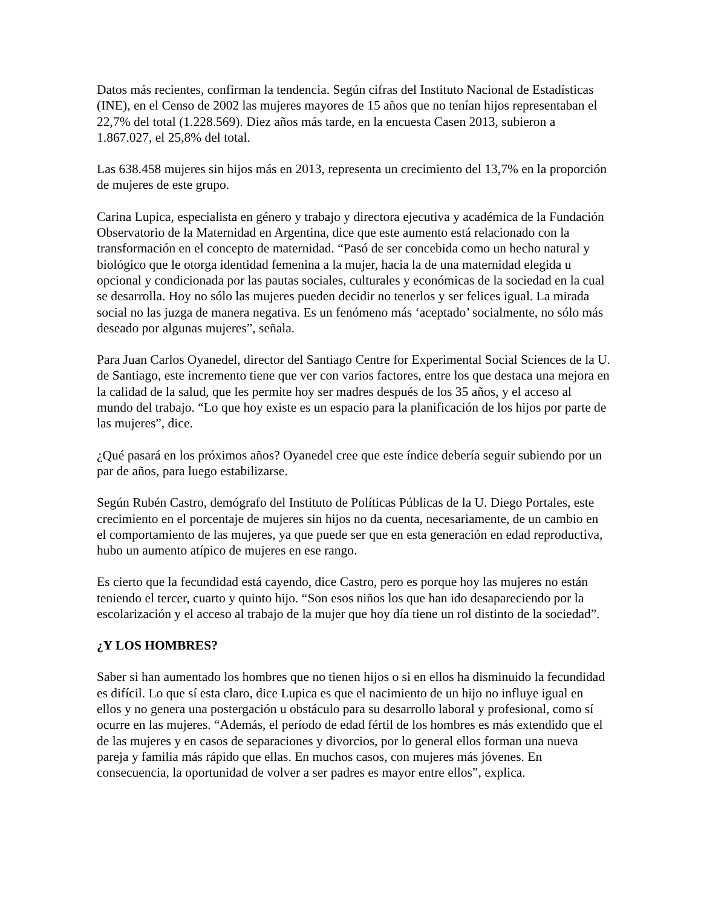Datos más recientes, confirman la tendencia. Según cifras del Instituto Nacional de Estadísticas (INE), en el Censo de 2002 las mujeres mayores de 15 años que no tenían hijos representaban el 22,7% del total (1.228.569). Diez años más tarde, en la encuesta Casen 2013, subieron a 1.867.027, el 25,8% del total.
Las 638.458 mujeres sin hijos más en 2013, representa un crecimiento del 13,7% en la proporción de mujeres de este grupo.
Carina Lupica, especialista en género y trabajo y directora ejecutiva y académica de la Fundación Observatorio de la Maternidad en Argentina, dice que este aumento está relacionado con la transformación en el concepto de maternidad. “Pasó de ser concebida como un hecho natural y biológico que le otorga identidad femenina a la mujer, hacia la de una maternidad elegida u opcional y condicionada por las pautas sociales, culturales y económicas de la sociedad en la cual se desarrolla. Hoy no sólo las mujeres pueden decidir no tenerlos y ser felices igual. La mirada social no las juzga de manera negativa. Es un fenómeno más ‘aceptado’ socialmente, no sólo más deseado por algunas mujeres”, señala.
Para Juan Carlos Oyanedel, director del Santiago Centre for Experimental Social Sciences de la U. de Santiago, este incremento tiene que ver con varios factores, entre los que destaca una mejora en la calidad de la salud, que les permite hoy ser madres después de los 35 años, y el acceso al mundo del trabajo. “Lo que hoy existe es un espacio para la planificación de los hijos por parte de las mujeres”, dice.
¿Qué pasará en los próximos años? Oyanedel cree que este índice debería seguir subiendo por un par de años, para luego estabilizarse.
Según Rubén Castro, demógrafo del Instituto de Políticas Públicas de la U. Diego Portales, este crecimiento en el porcentaje de mujeres sin hijos no da cuenta, necesariamente, de un cambio en el comportamiento de las mujeres, ya que puede ser que en esta generación en edad reproductiva, hubo un aumento atípico de mujeres en ese rango.
Es cierto que la fecundidad está cayendo, dice Castro, pero es porque hoy las mujeres no están teniendo el tercer, cuarto y quinto hijo. “Son esos niños los que han ido desapareciendo por la escolarización y el acceso al trabajo de la mujer que hoy día tiene un rol distinto de la sociedad”.
¿Y LOS HOMBRES?
Saber si han aumentado los hombres que no tienen hijos o si en ellos ha disminuido la fecundidad es difícil. Lo que sí esta claro, dice Lupica es que el nacimiento de un hijo no influye igual en ellos y no genera una postergación u obstáculo para su desarrollo laboral y profesional, como sí ocurre en las mujeres. “Además, el período de edad fértil de los hombres es más extendido que el de las mujeres y en casos de separaciones y divorcios, por lo general ellos forman una nueva pareja y familia más rápido que ellas. En muchos casos, con mujeres más jóvenes. En consecuencia, la oportunidad de volver a ser padres es mayor entre ellos”, explica.